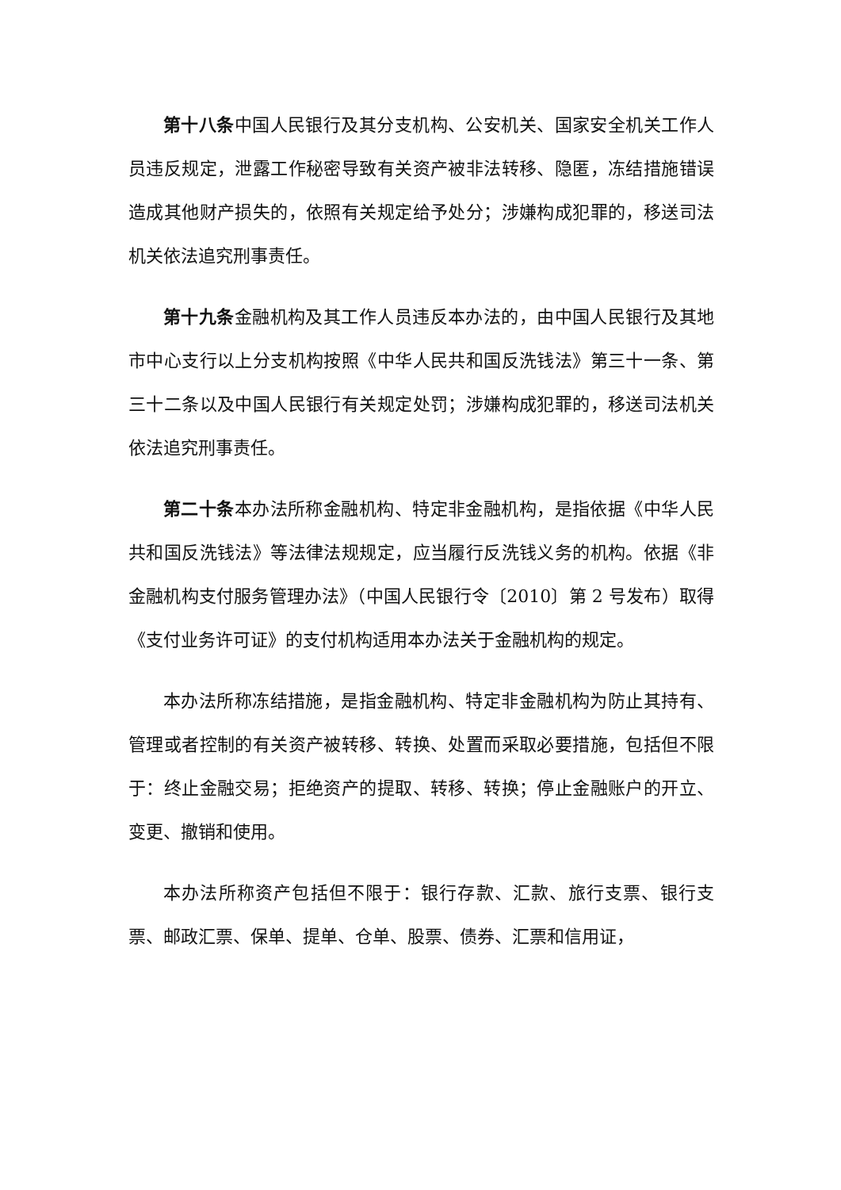第十八条中国人民银行及其分支机构、公安机关、国家安全机关工作人员违反规定，泄露工作秘密导致有关资产被非法转移、隐匿，冻结措施错误造成其他财产损失的，依照有关规定给予处分；涉嫌构成犯罪的，移送司法机关依法追究刑事责任。
第十九条金融机构及其工作人员违反本办法的，由中国人民银行及其地市中心支行以上分支机构按照《中华人民共和国反洗钱法》第三十一条、第三十二条以及中国人民银行有关规定处罚；涉嫌构成犯罪的，移送司法机关依法追究刑事责任。
第二十条本办法所称金融机构、特定非金融机构，是指依据《中华人民共和国反洗钱法》等法律法规规定，应当履行反洗钱义务的机构。依据《非金融机构支付服务管理办法》（中国人民银行令〔2010〕第 2 号发布）取得《支付业务许可证》的支付机构适用本办法关于金融机构的规定。
本办法所称冻结措施，是指金融机构、特定非金融机构为防止其持有、管理或者控制的有关资产被转移、转换、处置而采取必要措施，包括但不限于：终止金融交易；拒绝资产的提取、转移、转换；停止金融账户的开立、变更、撤销和使用。
本办法所称资产包括但不限于：银行存款、汇款、旅行支票、银行支票、邮政汇票、保单、提单、仓单、股票、债券、汇票和信用证，